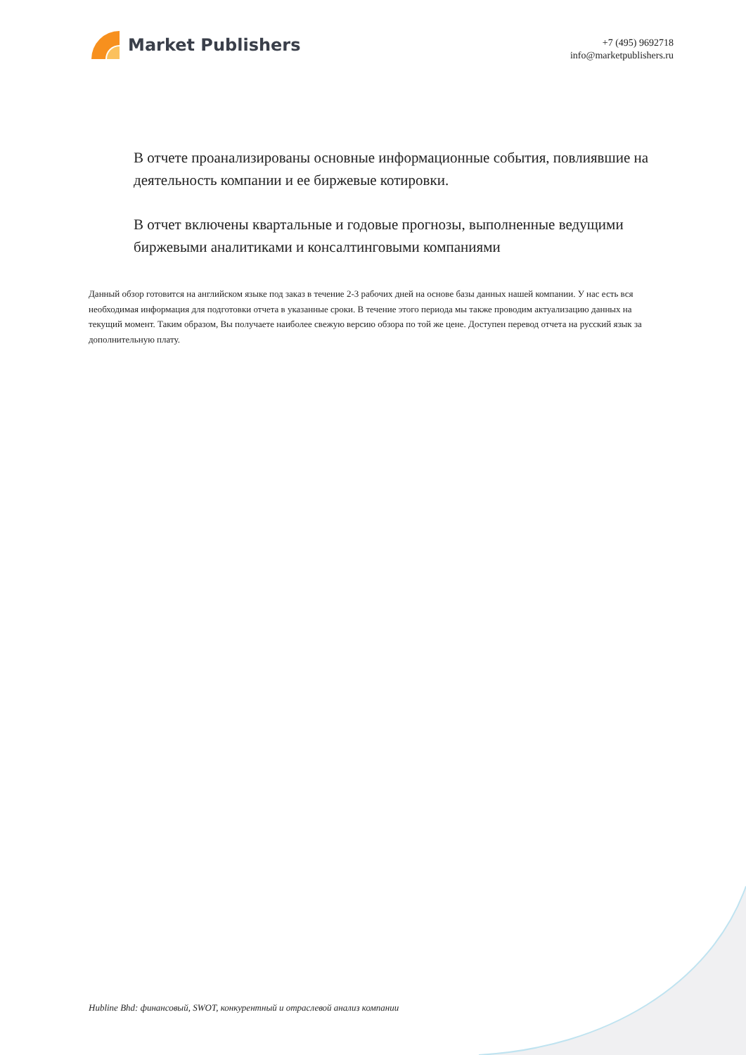Market Publishers
+7 (495) 9692718
info@marketpublishers.ru
В отчете проанализированы основные информационные события, повлиявшие на деятельность компании и ее биржевые котировки.
В отчет включены квартальные и годовые прогнозы, выполненные ведущими биржевыми аналитиками и консалтинговыми компаниями
Данный обзор готовится на английском языке под заказ в течение 2-3 рабочих дней на основе базы данных нашей компании. У нас есть вся необходимая информация для подготовки отчета в указанные сроки. В течение этого периода мы также проводим актуализацию данных на текущий момент. Таким образом, Вы получаете наиболее свежую версию обзора по той же цене. Доступен перевод отчета на русский язык за дополнительную плату.
Hubline Bhd: финансовый, SWOT, конкурентный и отраслевой анализ компании